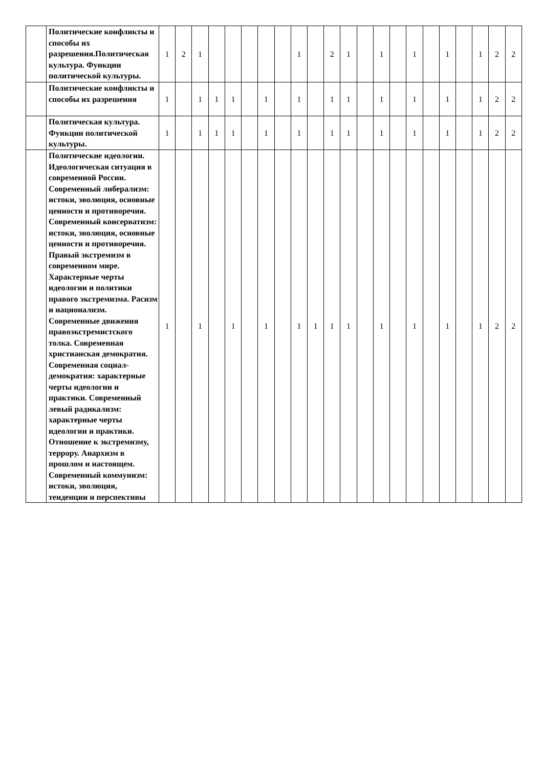| | Политические конфликты и способы их разрешения.Политическая культура. Функции политической культуры. | 1 | 2 | 1 | | | | | | 1 | | 2 | 1 | | 1 | | 1 | | 1 | | 1 | 2 | 2 |
| | Политические конфликты и способы их разрешения | 1 | | 1 | 1 | 1 | | 1 | | 1 | | 1 | 1 | | 1 | | 1 | | 1 | | 1 | 2 | 2 |
| | Политическая культура. Функции политической культуры. | 1 | | 1 | 1 | 1 | | 1 | | 1 | | 1 | 1 | | 1 | | 1 | | 1 | | 1 | 2 | 2 |
| | Политические идеологии. Идеологическая ситуация в современной России. Современный либерализм: истоки, эволюция, основные ценности и противоречия. Современный консерватизм: истоки, эволюция, основные ценности и противоречия. Правый экстремизм в современном мире. Характерные черты идеологии и политики правого экстремизма. Расизм и национализм. Современные движения правоэкстремистского толка. Современная христианская демократия. Современная социал-демократия: характерные черты идеологии и практики. Современный левый радикализм: характерные черты идеологии и практики. Отношение к экстремизму, террору. Анархизм в прошлом и настоящем. Современный коммунизм: истоки, эволюция, тенденции и перспективы | 1 | | 1 | | 1 | | 1 | | 1 | 1 | 1 | 1 | | 1 | | 1 | | 1 | | 1 | 2 | 2 |